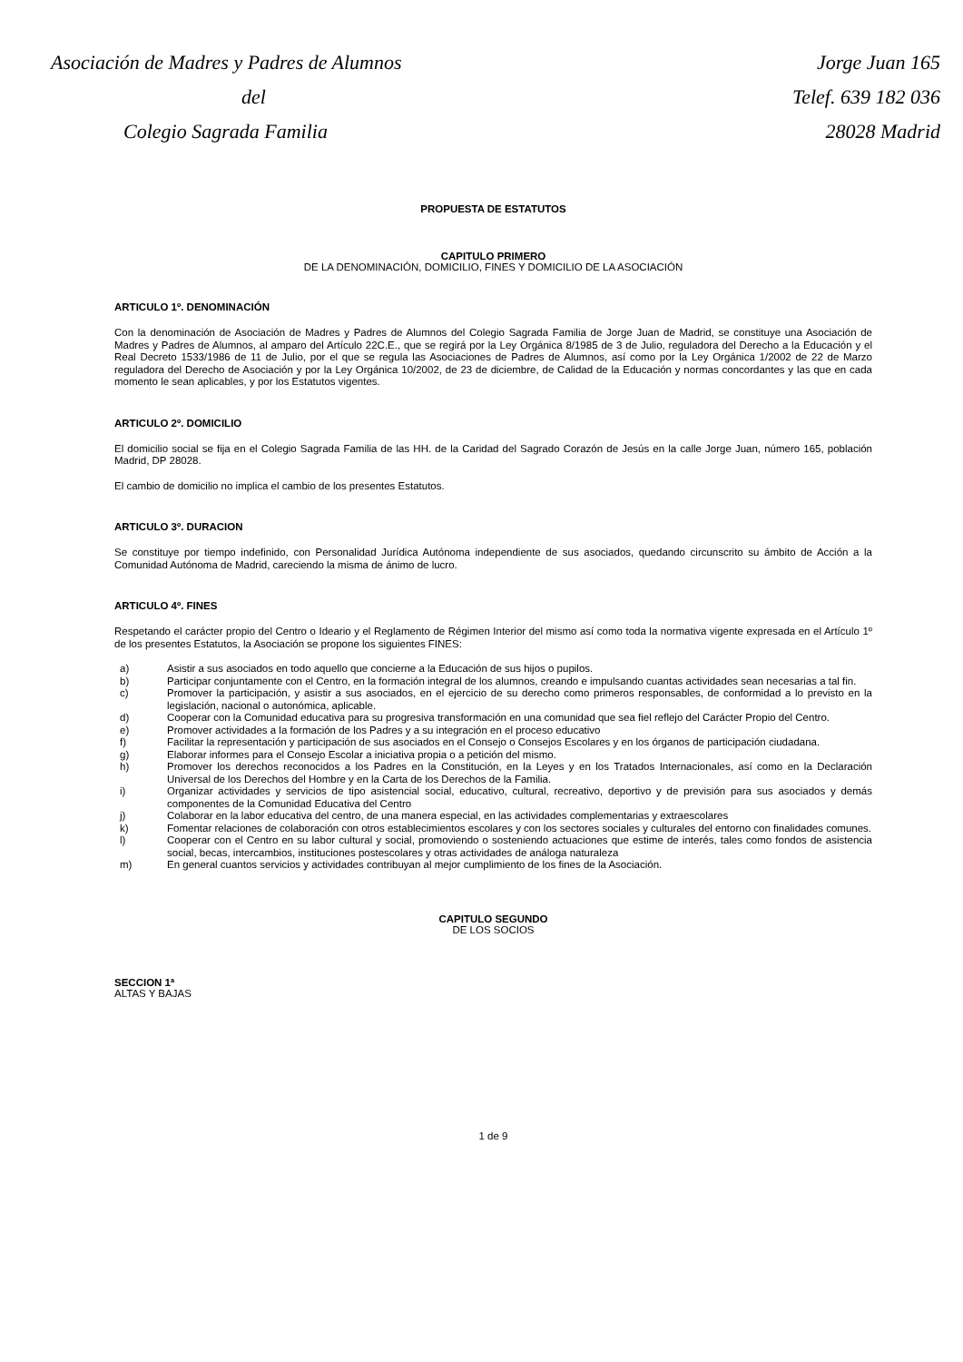Asociación de Madres y Padres de Alumnos
del
Colegio Sagrada Familia
Jorge Juan 165
Telef. 639 182 036
28028 Madrid
PROPUESTA DE ESTATUTOS
CAPITULO PRIMERO
DE LA DENOMINACIÓN, DOMICILIO, FINES Y DOMICILIO DE LA ASOCIACIÓN
ARTICULO 1º. DENOMINACIÓN
Con la denominación de Asociación de Madres y Padres de Alumnos del Colegio Sagrada Familia de Jorge Juan de Madrid, se constituye una Asociación de Madres y Padres de Alumnos, al amparo del Artículo 22C.E., que se regirá por la Ley Orgánica 8/1985 de 3 de Julio, reguladora del Derecho a la Educación y el Real Decreto 1533/1986 de 11 de Julio, por el que se regula las Asociaciones de Padres de Alumnos, así como por la Ley Orgánica 1/2002 de 22 de Marzo reguladora del Derecho de Asociación y por la Ley Orgánica 10/2002, de 23 de diciembre, de Calidad de la Educación y normas concordantes y las que en cada momento le sean aplicables, y por los Estatutos vigentes.
ARTICULO 2º. DOMICILIO
El domicilio social se fija en el Colegio Sagrada Familia de las HH. de la Caridad del Sagrado Corazón de Jesús en la calle Jorge Juan, número 165, población Madrid, DP 28028.
El cambio de domicilio no implica el cambio de los presentes Estatutos.
ARTICULO 3º. DURACION
Se constituye por tiempo indefinido, con Personalidad Jurídica Autónoma independiente de sus asociados, quedando circunscrito su ámbito de Acción a la Comunidad Autónoma de Madrid, careciendo la misma de ánimo de lucro.
ARTICULO 4º. FINES
Respetando el carácter propio del Centro o Ideario y el Reglamento de Régimen Interior del mismo así como toda la normativa vigente expresada en el Artículo 1º de los presentes Estatutos, la Asociación se propone los siguientes FINES:
a) Asistir a sus asociados en todo aquello que concierne a la Educación de sus hijos o pupilos.
b) Participar conjuntamente con el Centro, en la formación integral de los alumnos, creando e impulsando cuantas actividades sean necesarias a tal fin.
c) Promover la participación, y asistir a sus asociados, en el ejercicio de su derecho como primeros responsables, de conformidad a lo previsto en la legislación, nacional o autonómica, aplicable.
d) Cooperar con la Comunidad educativa para su progresiva transformación en una comunidad que sea fiel reflejo del Carácter Propio del Centro.
e) Promover actividades a la formación de los Padres y a su integración en el proceso educativo
f) Facilitar la representación y participación de sus asociados en el Consejo o Consejos Escolares y en los órganos de participación ciudadana.
g) Elaborar informes para el Consejo Escolar a iniciativa propia o a petición del mismo.
h) Promover los derechos reconocidos a los Padres en la Constitución, en la Leyes y en los Tratados Internacionales, así como en la Declaración Universal de los Derechos del Hombre y en la Carta de los Derechos de la Familia.
i) Organizar actividades y servicios de tipo asistencial social, educativo, cultural, recreativo, deportivo y de previsión para sus asociados y demás componentes de la Comunidad Educativa del Centro
j) Colaborar en la labor educativa del centro, de una manera especial, en las actividades complementarias y extraescolares
k) Fomentar relaciones de colaboración con otros establecimientos escolares y con los sectores sociales y culturales del entorno con finalidades comunes.
l) Cooperar con el Centro en su labor cultural y social, promoviendo o sosteniendo actuaciones que estime de interés, tales como fondos de asistencia social, becas, intercambios, instituciones postescolares y otras actividades de análoga naturaleza
m) En general cuantos servicios y actividades contribuyan al mejor cumplimiento de los fines de la Asociación.
CAPITULO SEGUNDO
DE LOS SOCIOS
SECCION 1ª
ALTAS Y BAJAS
1 de 9